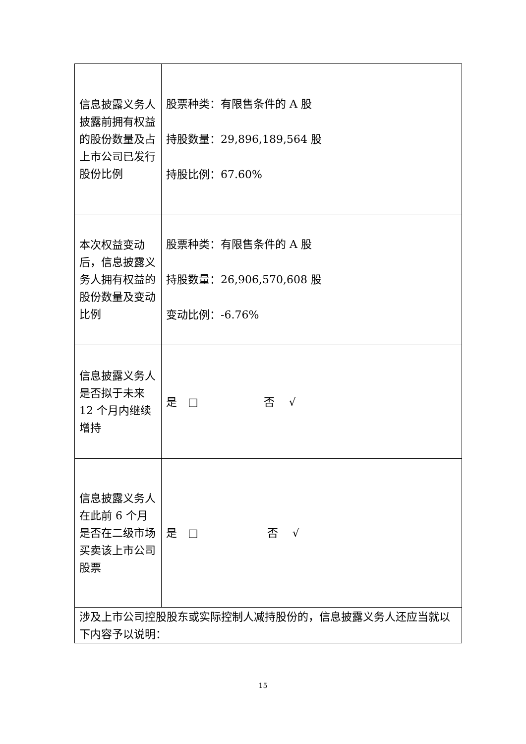| 信息披露义务人披露前拥有权益的股份数量及占上市公司已发行股份比例 | 股票种类：有限售条件的 A 股 持股数量：29,896,189,564 股 持股比例：67.60% |
| 本次权益变动后，信息披露义务人拥有权益的股份数量及变动比例 | 股票种类：有限售条件的 A 股 持股数量：26,906,570,608 股 变动比例：-6.76% |
| 信息披露义务人是否拟于未来 12 个月内继续增持 | 是 □ 否 √ |
| 信息披露义务人在此前 6 个月是否在二级市场买卖该上市公司股票 | 是 □ 否 √ |
| 涉及上市公司控股股东或实际控制人减持股份的，信息披露义务人还应当就以下内容予以说明： | |
15